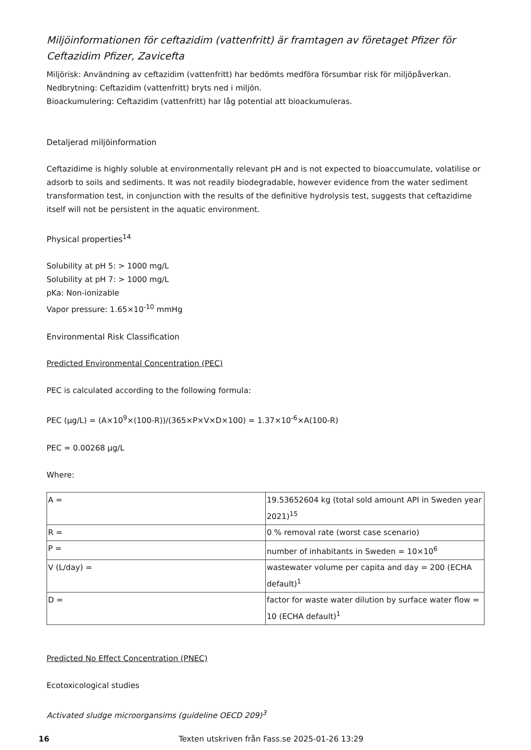Miljöinformationen för ceftazidim (vattenfritt) är framtagen av företaget Pfizer för Ceftazidim Pfizer, Zavicefta
Miljörisk: Användning av ceftazidim (vattenfritt) har bedömts medföra försumbar risk för miljöpåverkan.
Nedbrytning: Ceftazidim (vattenfritt) bryts ned i miljön.
Bioackumulering: Ceftazidim (vattenfritt) har låg potential att bioackumuleras.
Detaljerad miljöinformation
Ceftazidime is highly soluble at environmentally relevant pH and is not expected to bioaccumulate, volatilise or adsorb to soils and sediments. It was not readily biodegradable, however evidence from the water sediment transformation test, in conjunction with the results of the definitive hydrolysis test, suggests that ceftazidime itself will not be persistent in the aquatic environment.
Physical properties<sup>14</sup>
Solubility at pH 5: > 1000 mg/L
Solubility at pH 7: > 1000 mg/L
pKa: Non-ionizable
Vapor pressure: 1.65×10<sup>-10</sup> mmHg
Environmental Risk Classification
Predicted Environmental Concentration (PEC)
PEC is calculated according to the following formula:
PEC (µg/L) = (A×10<sup>9</sup>×(100-R))/(365×P×V×D×100) = 1.37×10<sup>-6</sup>×A(100-R)
PEC = 0.00268 µg/L
Where:
| A = | 19.53652604 kg (total sold amount API in Sweden year 2021)<sup>15</sup> |
| R = | 0 % removal rate (worst case scenario) |
| P = | number of inhabitants in Sweden = 10×10<sup>6</sup> |
| V (L/day) = | wastewater volume per capita and day = 200 (ECHA default)<sup>1</sup> |
| D = | factor for waste water dilution by surface water flow = 10 (ECHA default)<sup>1</sup> |
Predicted No Effect Concentration (PNEC)
Ecotoxicological studies
Activated sludge microorgansims (guideline OECD 209)<sup>3</sup>
16 Texten utskriven från Fass.se 2025-01-26 13:29